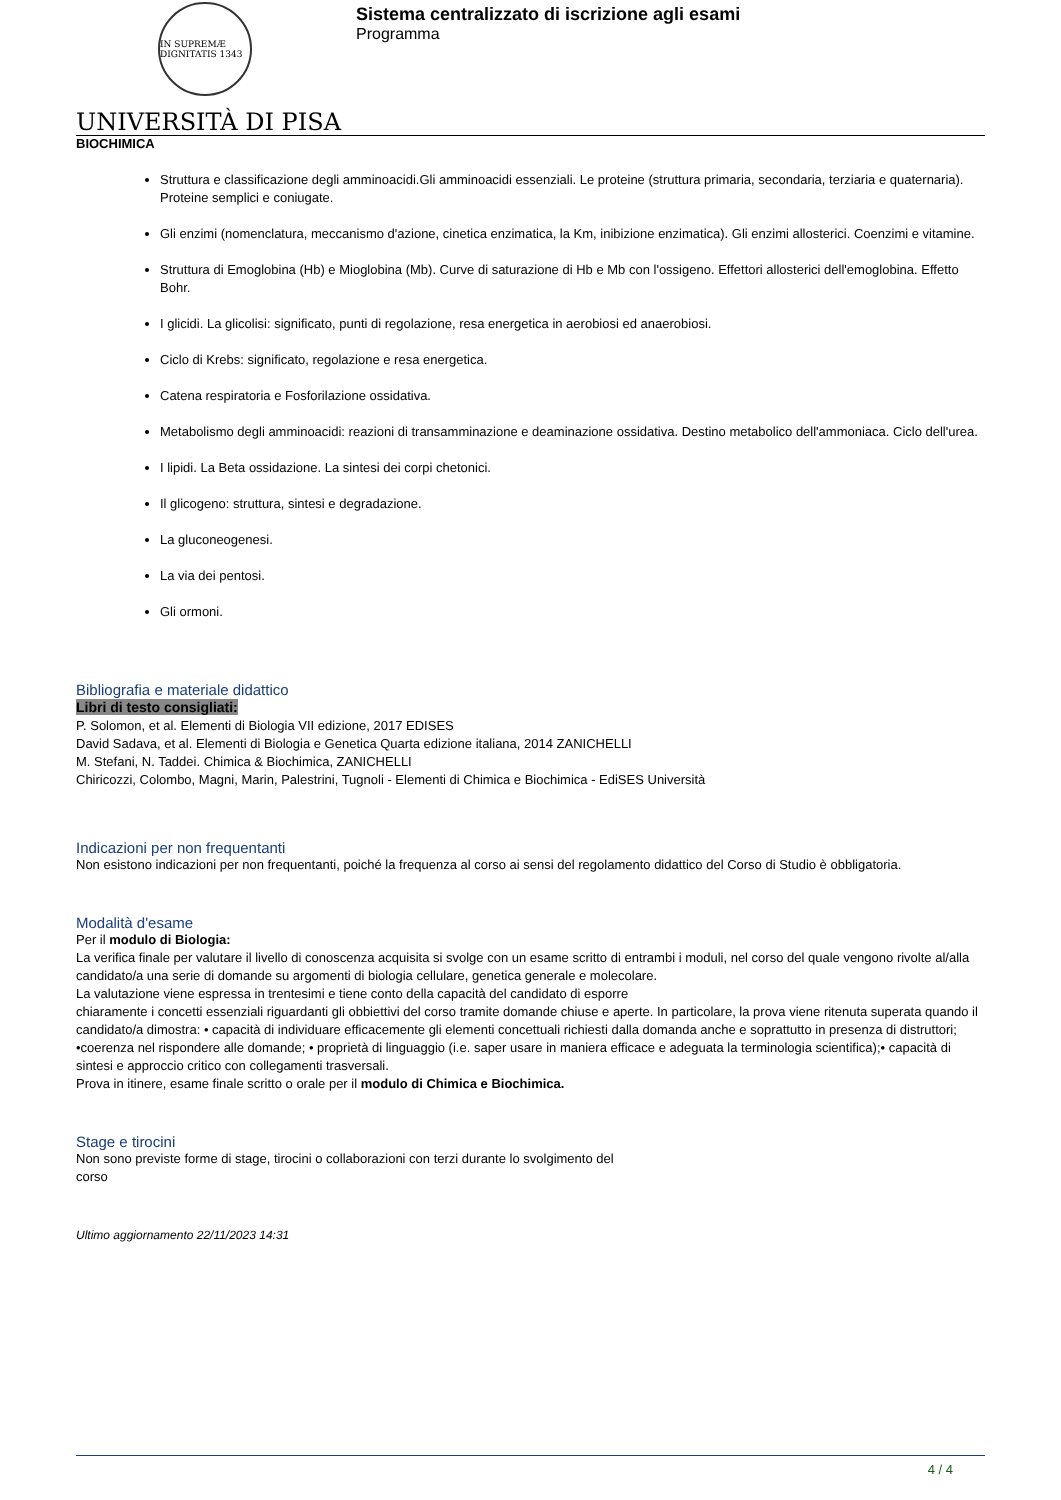IN SUPREMÆ DIGNITATIS 1343
UNIVERSITÀ DI PISA
Sistema centralizzato di iscrizione agli esami
Programma
BIOCHIMICA
Struttura e classificazione degli amminoacidi.Gli amminoacidi essenziali. Le proteine (struttura primaria, secondaria, terziaria e quaternaria). Proteine semplici e coniugate.
Gli enzimi (nomenclatura, meccanismo d'azione, cinetica enzimatica, la Km, inibizione enzimatica). Gli enzimi allosterici. Coenzimi e vitamine.
Struttura di Emoglobina (Hb) e Mioglobina (Mb). Curve di saturazione di Hb e Mb con l'ossigeno. Effettori allosterici dell'emoglobina. Effetto Bohr.
I glicidi. La glicolisi: significato, punti di regolazione, resa energetica in aerobiosi ed anaerobiosi.
Ciclo di Krebs: significato, regolazione e resa energetica.
Catena respiratoria e Fosforilazione ossidativa.
Metabolismo degli amminoacidi: reazioni di transamminazione e deaminazione ossidativa. Destino metabolico dell'ammoniaca. Ciclo dell'urea.
I lipidi. La Beta ossidazione. La sintesi dei corpi chetonici.
Il glicogeno: struttura, sintesi e degradazione.
La gluconeogenesi.
La via dei pentosi.
Gli ormoni.
Bibliografia e materiale didattico
Libri di testo consigliati:
P. Solomon, et al. Elementi di Biologia VII edizione, 2017 EDISES
David Sadava, et al. Elementi di Biologia e Genetica Quarta edizione italiana, 2014 ZANICHELLI
M. Stefani, N. Taddei. Chimica & Biochimica, ZANICHELLI
Chiricozzi, Colombo, Magni, Marin, Palestrini, Tugnoli - Elementi di Chimica e Biochimica - EdiSES Università
Indicazioni per non frequentanti
Non esistono indicazioni per non frequentanti, poiché la frequenza al corso ai sensi del regolamento didattico del Corso di Studio è obbligatoria.
Modalità d'esame
Per il modulo di Biologia:
La verifica finale per valutare il livello di conoscenza acquisita si svolge con un esame scritto di entrambi i moduli, nel corso del quale vengono rivolte al/alla candidato/a una serie di domande su argomenti di biologia cellulare, genetica generale e molecolare.
La valutazione viene espressa in trentesimi e tiene conto della capacità del candidato di esporre
chiaramente i concetti essenziali riguardanti gli obbiettivi del corso tramite domande chiuse e aperte. In particolare, la prova viene ritenuta superata quando il candidato/a dimostra: • capacità di individuare efficacemente gli elementi concettuali richiesti dalla domanda anche e soprattutto in presenza di distruttori; •coerenza nel rispondere alle domande; • proprietà di linguaggio (i.e. saper usare in maniera efficace e adeguata la terminologia scientifica);• capacità di sintesi e approccio critico con collegamenti trasversali.
Prova in itinere, esame finale scritto o orale per il modulo di Chimica e Biochimica.
Stage e tirocini
Non sono previste forme di stage, tirocini o collaborazioni con terzi durante lo svolgimento del
corso
Ultimo aggiornamento 22/11/2023 14:31
4 / 4